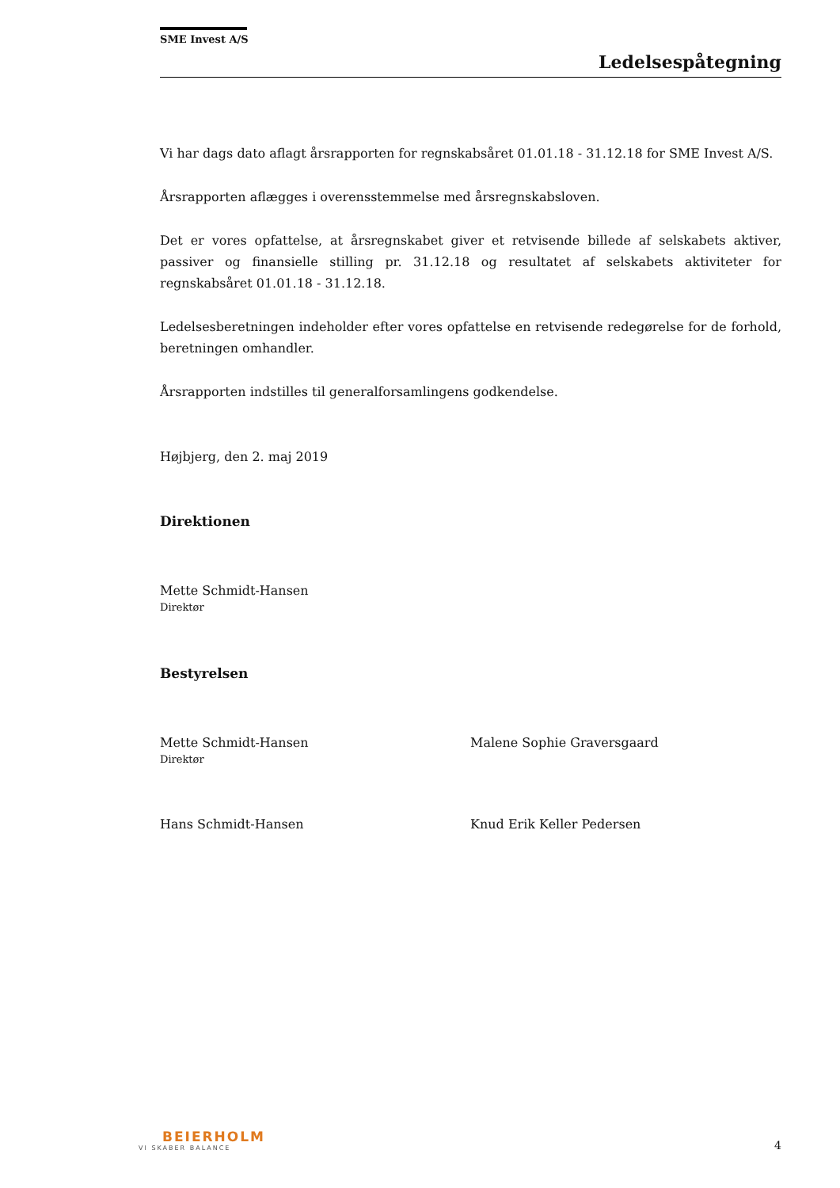SME Invest A/S
Ledelsespåtegning
Vi har dags dato aflagt årsrapporten for regnskabsåret 01.01.18 - 31.12.18 for SME Invest A/S.
Årsrapporten aflægges i overensstemmelse med årsregnskabsloven.
Det er vores opfattelse, at årsregnskabet giver et retvisende billede af selskabets aktiver, passiver og finansielle stilling pr. 31.12.18 og resultatet af selskabets aktiviteter for regnskabsåret 01.01.18 - 31.12.18.
Ledelsesberetningen indeholder efter vores opfattelse en retvisende redegørelse for de forhold, beretningen omhandler.
Årsrapporten indstilles til generalforsamlingens godkendelse.
Højbjerg, den 2. maj 2019
Direktionen
Mette Schmidt-Hansen
Direktør
Bestyrelsen
Mette Schmidt-Hansen
Direktør
Malene Sophie Graversgaard
Hans Schmidt-Hansen Knud Erik Keller Pedersen
BEIERHOLM
VI SKABER BALANCE
4